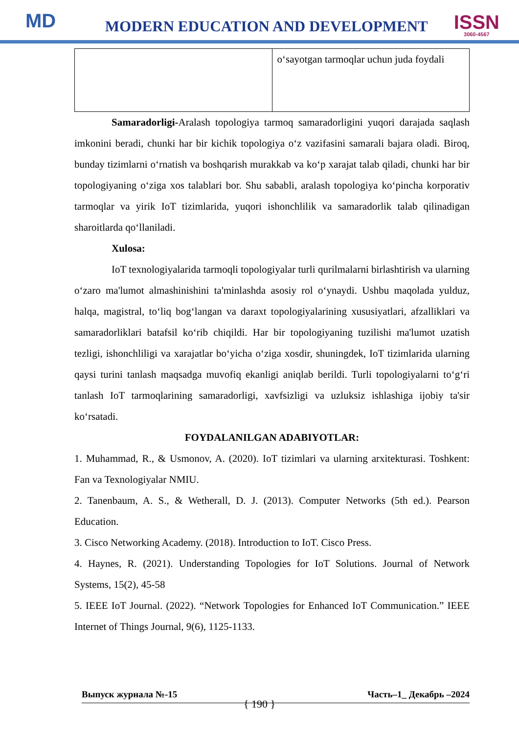MD
MODERN EDUCATION AND DEVELOPMENT
ISSN
3060-4567
| | o‘sayotgan tarmoqlar uchun juda foydali |
Samaradorligi-Aralash topologiya tarmoq samaradorligini yuqori darajada saqlash imkonini beradi, chunki har bir kichik topologiya o‘z vazifasini samarali bajara oladi. Biroq, bunday tizimlarni o‘rnatish va boshqarish murakkab va ko‘p xarajat talab qiladi, chunki har bir topologiyaning o‘ziga xos talablari bor. Shu sababli, aralash topologiya ko‘pincha korporativ tarmoqlar va yirik IoT tizimlarida, yuqori ishonchlilik va samaradorlik talab qilinadigan sharoitlarda qo‘llaniladi.
Xulosa:
IoT texnologiyalarida tarmoqli topologiyalar turli qurilmalarni birlashtirish va ularning o‘zaro ma'lumot almashinishini ta'minlashda asosiy rol o‘ynaydi. Ushbu maqolada yulduz, halqa, magistral, to‘liq bog‘langan va daraxt topologiyalarining xususiyatlari, afzalliklari va samaradorliklari batafsil ko‘rib chiqildi. Har bir topologiyaning tuzilishi ma'lumot uzatish tezligi, ishonchliligi va xarajatlar bo‘yicha o‘ziga xosdir, shuningdek, IoT tizimlarida ularning qaysi turini tanlash maqsadga muvofiq ekanligi aniqlab berildi. Turli topologiyalarni to‘g‘ri tanlash IoT tarmoqlarining samaradorligi, xavfsizligi va uzluksiz ishlashiga ijobiy ta'sir ko‘rsatadi.
FOYDALANILGAN ADABIYOTLAR:
1. Muhammad, R., & Usmonov, A. (2020). IoT tizimlari va ularning arxitekturasi. Toshkent: Fan va Texnologiyalar NMIU.
2. Tanenbaum, A. S., & Wetherall, D. J. (2013). Computer Networks (5th ed.). Pearson Education.
3. Cisco Networking Academy. (2018). Introduction to IoT. Cisco Press.
4. Haynes, R. (2021). Understanding Topologies for IoT Solutions. Journal of Network Systems, 15(2), 45-58
5. IEEE IoT Journal. (2022). “Network Topologies for Enhanced IoT Communication.” IEEE Internet of Things Journal, 9(6), 1125-1133.
Выпуск журнала №-15 Часть–1_ Декабрь –2024
{ 190 }